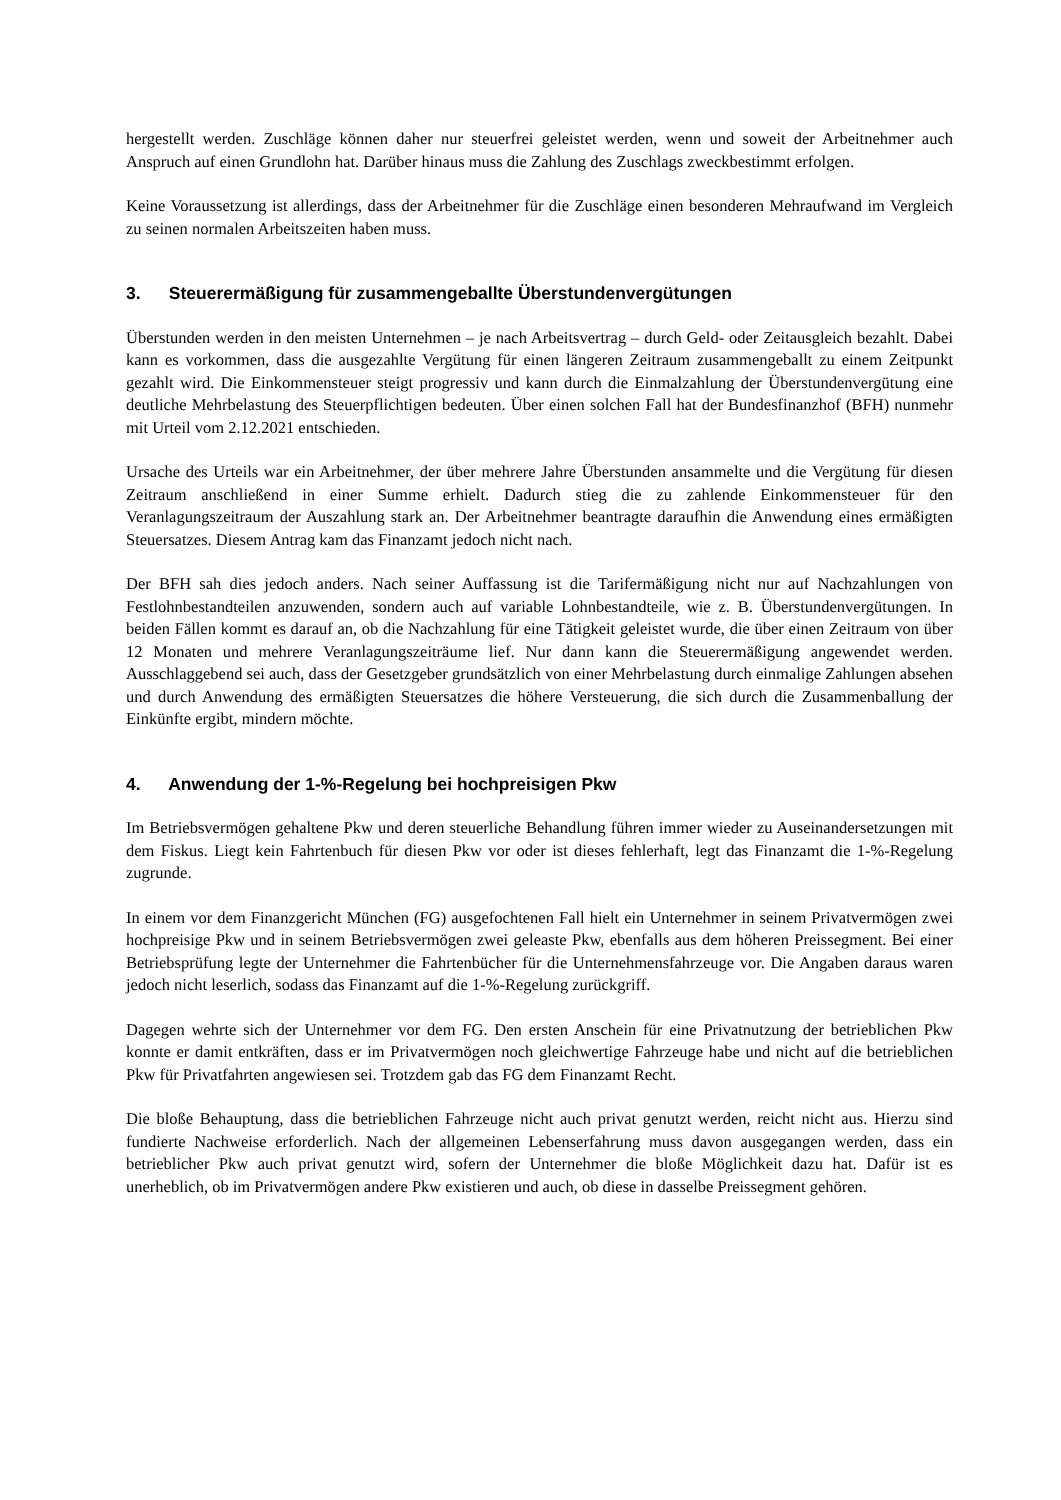hergestellt werden. Zuschläge können daher nur steuerfrei geleistet werden, wenn und soweit der Arbeitnehmer auch Anspruch auf einen Grundlohn hat. Darüber hinaus muss die Zahlung des Zuschlags zweckbestimmt erfolgen.
Keine Voraussetzung ist allerdings, dass der Arbeitnehmer für die Zuschläge einen besonderen Mehraufwand im Vergleich zu seinen normalen Arbeitszeiten haben muss.
3. Steuerermäßigung für zusammengeballte Überstundenvergütungen
Überstunden werden in den meisten Unternehmen – je nach Arbeitsvertrag – durch Geld- oder Zeitausgleich bezahlt. Dabei kann es vorkommen, dass die ausgezahlte Vergütung für einen längeren Zeitraum zusammengeballt zu einem Zeitpunkt gezahlt wird. Die Einkommensteuer steigt progressiv und kann durch die Einmalzahlung der Überstundenvergütung eine deutliche Mehrbelastung des Steuerpflichtigen bedeuten. Über einen solchen Fall hat der Bundesfinanzhof (BFH) nunmehr mit Urteil vom 2.12.2021 entschieden.
Ursache des Urteils war ein Arbeitnehmer, der über mehrere Jahre Überstunden ansammelte und die Vergütung für diesen Zeitraum anschließend in einer Summe erhielt. Dadurch stieg die zu zahlende Einkommensteuer für den Veranlagungszeitraum der Auszahlung stark an. Der Arbeitnehmer beantragte daraufhin die Anwendung eines ermäßigten Steuersatzes. Diesem Antrag kam das Finanzamt jedoch nicht nach.
Der BFH sah dies jedoch anders. Nach seiner Auffassung ist die Tarifermäßigung nicht nur auf Nachzahlungen von Festlohnbestandteilen anzuwenden, sondern auch auf variable Lohnbestandteile, wie z. B. Überstundenvergütungen. In beiden Fällen kommt es darauf an, ob die Nachzahlung für eine Tätigkeit geleistet wurde, die über einen Zeitraum von über 12 Monaten und mehrere Veranlagungszeiträume lief. Nur dann kann die Steuerermäßigung angewendet werden. Ausschlaggebend sei auch, dass der Gesetzgeber grundsätzlich von einer Mehrbelastung durch einmalige Zahlungen absehen und durch Anwendung des ermäßigten Steuersatzes die höhere Versteuerung, die sich durch die Zusammenballung der Einkünfte ergibt, mindern möchte.
4. Anwendung der 1-%-Regelung bei hochpreisigen Pkw
Im Betriebsvermögen gehaltene Pkw und deren steuerliche Behandlung führen immer wieder zu Auseinandersetzungen mit dem Fiskus. Liegt kein Fahrtenbuch für diesen Pkw vor oder ist dieses fehlerhaft, legt das Finanzamt die 1-%-Regelung zugrunde.
In einem vor dem Finanzgericht München (FG) ausgefochtenen Fall hielt ein Unternehmer in seinem Privatvermögen zwei hochpreisige Pkw und in seinem Betriebsvermögen zwei geleaste Pkw, ebenfalls aus dem höheren Preissegment. Bei einer Betriebsprüfung legte der Unternehmer die Fahrtenbücher für die Unternehmensfahrzeuge vor. Die Angaben daraus waren jedoch nicht leserlich, sodass das Finanzamt auf die 1-%-Regelung zurückgriff.
Dagegen wehrte sich der Unternehmer vor dem FG. Den ersten Anschein für eine Privatnutzung der betrieblichen Pkw konnte er damit entkräften, dass er im Privatvermögen noch gleichwertige Fahrzeuge habe und nicht auf die betrieblichen Pkw für Privatfahrten angewiesen sei. Trotzdem gab das FG dem Finanzamt Recht.
Die bloße Behauptung, dass die betrieblichen Fahrzeuge nicht auch privat genutzt werden, reicht nicht aus. Hierzu sind fundierte Nachweise erforderlich. Nach der allgemeinen Lebenserfahrung muss davon ausgegangen werden, dass ein betrieblicher Pkw auch privat genutzt wird, sofern der Unternehmer die bloße Möglichkeit dazu hat. Dafür ist es unerheblich, ob im Privatvermögen andere Pkw existieren und auch, ob diese in dasselbe Preissegment gehören.